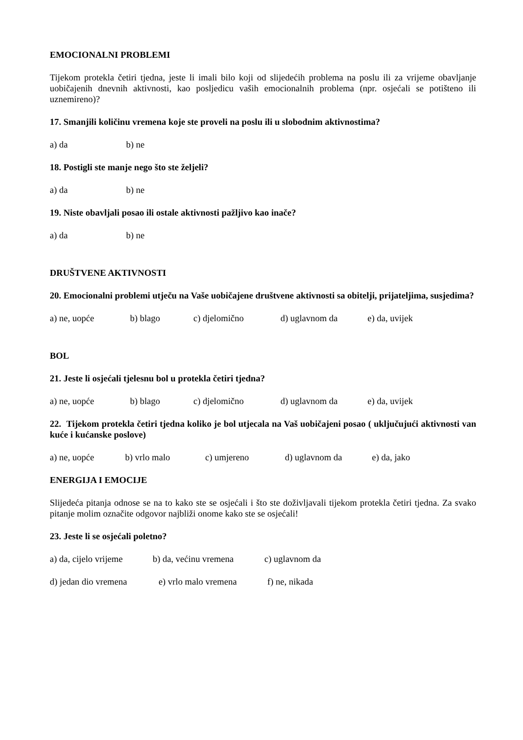EMOCIONALNI PROBLEMI
Tijekom protekla četiri tjedna, jeste li imali bilo koji od slijedećih problema na poslu ili za vrijeme obavljanje uobičajenih dnevnih aktivnosti, kao posljedicu vaših emocionalnih problema (npr. osjećali se potišteno ili uznemireno)?
17. Smanjili količinu vremena koje ste proveli na poslu ili u slobodnim aktivnostima?
a) da b) ne
18. Postigli ste manje nego što ste željeli?
a) da b) ne
19. Niste obavljali posao ili ostale aktivnosti pažljivo kao inače?
a) da b) ne
DRUŠTVENE AKTIVNOSTI
20. Emocionalni problemi utječu na Vaše uobičajene društvene aktivnosti sa obitelji, prijateljima, susjedima?
a) ne, uopće b) blago c) djelomično d) uglavnom da e) da, uvijek
BOL
21. Jeste li osjećali tjelesnu bol u protekla četiri tjedna?
a) ne, uopće b) blago c) djelomično d) uglavnom da e) da, uvijek
22. Tijekom protekla četiri tjedna koliko je bol utjecala na Vaš uobičajeni posao ( uključujući aktivnosti van kuće i kućanske poslove)
a) ne, uopće b) vrlo malo c) umjereno d) uglavnom da e) da, jako
ENERGIJA I EMOCIJE
Slijedeća pitanja odnose se na to kako ste se osjećali i što ste doživljavali tijekom protekla četiri tjedna. Za svako pitanje molim označite odgovor najbliži onome kako ste se osjećali!
23. Jeste li se osjećali poletno?
a) da, cijelo vrijeme b) da, većinu vremena c) uglavnom da
d) jedan dio vremena e) vrlo malo vremena f) ne, nikada